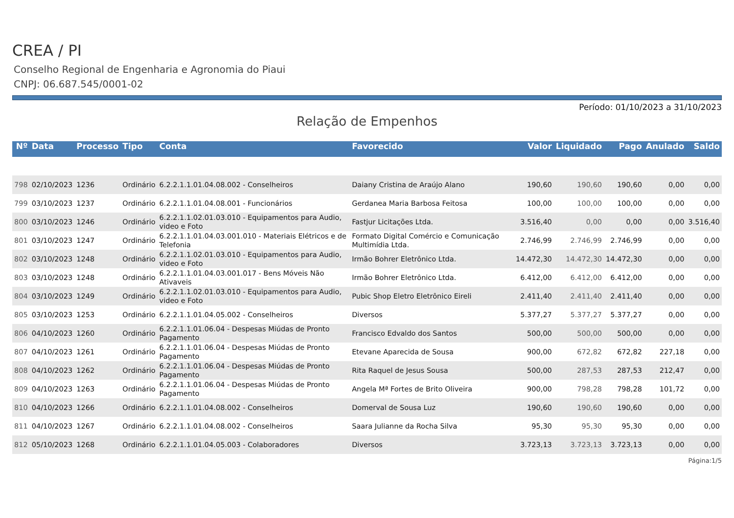CREA / PI
Conselho Regional de Engenharia e Agronomia do Piaui
CNPJ: 06.687.545/0001-02
Período: 01/10/2023 a 31/10/2023
Relação de Empenhos
| Nº | Data | Processo | Tipo | Conta | Favorecido | Valor | Liquidado | Pago | Anulado | Saldo |
| --- | --- | --- | --- | --- | --- | --- | --- | --- | --- | --- |
| 798 | 02/10/2023 | 1236 | Ordinário | 6.2.2.1.1.01.04.08.002 - Conselheiros | Daiany Cristina de Araújo Alano | 190,60 | 190,60 | 190,60 | 0,00 | 0,00 |
| 799 | 03/10/2023 | 1237 | Ordinário | 6.2.2.1.1.01.04.08.001 - Funcionários | Gerdanea Maria Barbosa Feitosa | 100,00 | 100,00 | 100,00 | 0,00 | 0,00 |
| 800 | 03/10/2023 | 1246 | Ordinário | 6.2.2.1.1.02.01.03.010 - Equipamentos para Audio, video e Foto | Fastjur Licitações Ltda. | 3.516,40 | 0,00 | 0,00 | 0,00 | 3.516,40 |
| 801 | 03/10/2023 | 1247 | Ordinário | 6.2.2.1.1.01.04.03.001.010 - Materiais Elétricos e de Telefonia | Formato Digital Comércio e Comunicação Multimídia Ltda. | 2.746,99 | 2.746,99 | 2.746,99 | 0,00 | 0,00 |
| 802 | 03/10/2023 | 1248 | Ordinário | 6.2.2.1.1.02.01.03.010 - Equipamentos para Audio, video e Foto | Irmão Bohrer Eletrônico Ltda. | 14.472,30 | 14.472,30 | 14.472,30 | 0,00 | 0,00 |
| 803 | 03/10/2023 | 1248 | Ordinário | 6.2.2.1.1.01.04.03.001.017 - Bens Móveis Não Ativaveis | Irmão Bohrer Eletrônico Ltda. | 6.412,00 | 6.412,00 | 6.412,00 | 0,00 | 0,00 |
| 804 | 03/10/2023 | 1249 | Ordinário | 6.2.2.1.1.02.01.03.010 - Equipamentos para Audio, video e Foto | Pubic Shop Eletro Eletrônico Eireli | 2.411,40 | 2.411,40 | 2.411,40 | 0,00 | 0,00 |
| 805 | 03/10/2023 | 1253 | Ordinário | 6.2.2.1.1.01.04.05.002 - Conselheiros | Diversos | 5.377,27 | 5.377,27 | 5.377,27 | 0,00 | 0,00 |
| 806 | 04/10/2023 | 1260 | Ordinário | 6.2.2.1.1.01.06.04 - Despesas Miúdas de Pronto Pagamento | Francisco Edvaldo dos Santos | 500,00 | 500,00 | 500,00 | 0,00 | 0,00 |
| 807 | 04/10/2023 | 1261 | Ordinário | 6.2.2.1.1.01.06.04 - Despesas Miúdas de Pronto Pagamento | Etevane Aparecida de Sousa | 900,00 | 672,82 | 672,82 | 227,18 | 0,00 |
| 808 | 04/10/2023 | 1262 | Ordinário | 6.2.2.1.1.01.06.04 - Despesas Miúdas de Pronto Pagamento | Rita Raquel de Jesus Sousa | 500,00 | 287,53 | 287,53 | 212,47 | 0,00 |
| 809 | 04/10/2023 | 1263 | Ordinário | 6.2.2.1.1.01.06.04 - Despesas Miúdas de Pronto Pagamento | Angela Mª Fortes de Brito Oliveira | 900,00 | 798,28 | 798,28 | 101,72 | 0,00 |
| 810 | 04/10/2023 | 1266 | Ordinário | 6.2.2.1.1.01.04.08.002 - Conselheiros | Domerval de Sousa Luz | 190,60 | 190,60 | 190,60 | 0,00 | 0,00 |
| 811 | 04/10/2023 | 1267 | Ordinário | 6.2.2.1.1.01.04.08.002 - Conselheiros | Saara Julianne da Rocha Silva | 95,30 | 95,30 | 95,30 | 0,00 | 0,00 |
| 812 | 05/10/2023 | 1268 | Ordinário | 6.2.2.1.1.01.04.05.003 - Colaboradores | Diversos | 3.723,13 | 3.723,13 | 3.723,13 | 0,00 | 0,00 |
Página:1/5